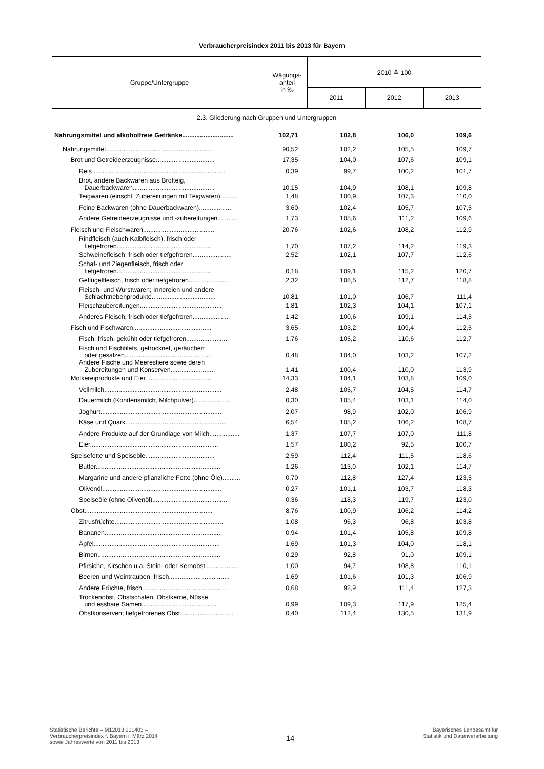Verbraucherpreisindex 2011 bis 2013 für Bayern
| Gruppe/Untergruppe | Wägungs- anteil in ‰ | 2010 ≙ 100 | | |
| --- | --- | --- | --- | --- |
| | | 2011 | 2012 | 2013 |
| 2.3. Gliederung nach Gruppen und Untergruppen | | | | |
| Nahrungsmittel und alkoholfreie Getränke............................. | 102,71 | 102,8 | 106,0 | 109,6 |
| Nahrungsmittel............................................................ | 90,52 | 102,2 | 105,5 | 109,7 |
| Brot und Getreideerzeugnisse................................. | 17,35 | 104,0 | 107,6 | 109,1 |
| Reis .......................................................................... | 0,39 | 99,7 | 100,2 | 101,7 |
| Brot, andere Backwaren aus Brotteig, Dauerbackwaren.............................................. | 10,15 | 104,9 | 108,1 | 109,8 |
| Teigwaren (einschl. Zubereitungen mit Teigwaren).......... | 1,48 | 100,9 | 107,3 | 110,0 |
| Feine Backwaren (ohne Dauerbackwaren)................... | 3,60 | 102,4 | 105,7 | 107,5 |
| Andere Getreideerzeugnisse und -zubereitungen............ | 1,73 | 105,6 | 111,2 | 109,6 |
| Fleisch und Fleischwaren........................................ | 20,76 | 102,6 | 108,2 | 112,9 |
| Rindfleisch (auch Kalbfleisch), frisch oder tiefgefroren..................................................... | 1,70 | 107,2 | 114,2 | 119,3 |
| Schweinefleisch, frisch oder tiefgefroren...................... | 2,52 | 102,1 | 107,7 | 112,6 |
| Schaf- und Ziegenfleisch, frisch oder tiefgefroren..................................................... | 0,18 | 109,1 | 115,2 | 120,7 |
| Geflügelfleisch, frisch oder tiefgefroren...................... | 2,32 | 108,5 | 112,7 | 118,8 |
| Fleisch- und Wurstwaren; Innereien und andere Schlachtnebenprodukte.................................... | 10,81 | 101,0 | 106,7 | 111,4 |
| Fleischzubereitungen.............................................. | 1,81 | 102,3 | 104,1 | 107,1 |
| Anderes Fleisch, frisch oder tiefgefroren.................... | 1,42 | 100,6 | 109,1 | 114,5 |
| Fisch und Fischwaren............................................ | 3,65 | 103,2 | 109,4 | 112,5 |
| Fisch, frisch, gekühlt oder tiefgefroren....................... | 1,76 | 105,2 | 110,6 | 112,7 |
| Fisch und Fischfilets, getrocknet, geräuchert oder gesalzen................................................. | 0,48 | 104,0 | 103,2 | 107,2 |
| Andere Fische und Meerestiere sowie deren Zubereitungen und Konserven......................... | 1,41 | 100,4 | 110,0 | 113,9 |
| Molkereiprodukte und Eier...................................... | 14,33 | 104,1 | 103,8 | 109,0 |
| Vollmilch.................................................................. | 2,48 | 105,7 | 104,5 | 114,7 |
| Dauermilch (Kondensmilch, Milchpulver).................... | 0,30 | 105,4 | 103,1 | 114,0 |
| Joghurt.................................................................... | 2,07 | 98,9 | 102,0 | 106,9 |
| Käse und Quark......................................................... | 6,54 | 105,2 | 106,2 | 108,7 |
| Andere Produkte auf der Grundlage von Milch................. | 1,37 | 107,7 | 107,0 | 111,8 |
| Eier........................................................................ | 1,57 | 100,2 | 92,5 | 100,7 |
| Speisefette und Speiseöle....................................... | 2,59 | 112,4 | 111,5 | 118,6 |
| Butter...................................................................... | 1,26 | 113,0 | 102,1 | 114,7 |
| Margarine und andere pflanzliche Fette (ohne Öle).......... | 0,70 | 112,8 | 127,4 | 123,5 |
| Olivenöl................................................................... | 0,27 | 101,1 | 103,7 | 118,3 |
| Speiseöle (ohne Olivenöl).......................................... | 0,36 | 118,3 | 119,7 | 123,0 |
| Obst........................................................................ | 8,76 | 100,9 | 106,2 | 114,2 |
| Zitrusfrüchte............................................................. | 1,08 | 96,3 | 96,8 | 103,8 |
| Bananen.................................................................. | 0,94 | 101,4 | 105,8 | 109,8 |
| Äpfel....................................................................... | 1,69 | 101,3 | 104,0 | 118,1 |
| Birnen..................................................................... | 0,29 | 92,8 | 91,0 | 109,1 |
| Pfirsiche, Kirschen u.a. Stein- oder Kernobst................... | 1,00 | 94,7 | 108,8 | 110,1 |
| Beeren und Weintrauben, frisch.................................. | 1,69 | 101,6 | 101,3 | 106,9 |
| Andere Früchte, frisch................................................ | 0,68 | 98,9 | 111,4 | 127,3 |
| Trockenobst, Obstschalen, Obstkerne, Nüsse und essbare Samen.......................................... | 0,99 | 109,3 | 117,9 | 125,4 |
| Obstkonserven; tiefgefrorenes Obst.............................. | 0,40 | 112,4 | 130,5 | 131,9 |
Statistische Berichte – M12013 201403 –
Verbraucherpreisindex f. Bayern i. März 2014
sowie Jahreswerte von 2011 bis 2013
14
Bayerisches Landesamt für
Statistik und Datenverarbeitung